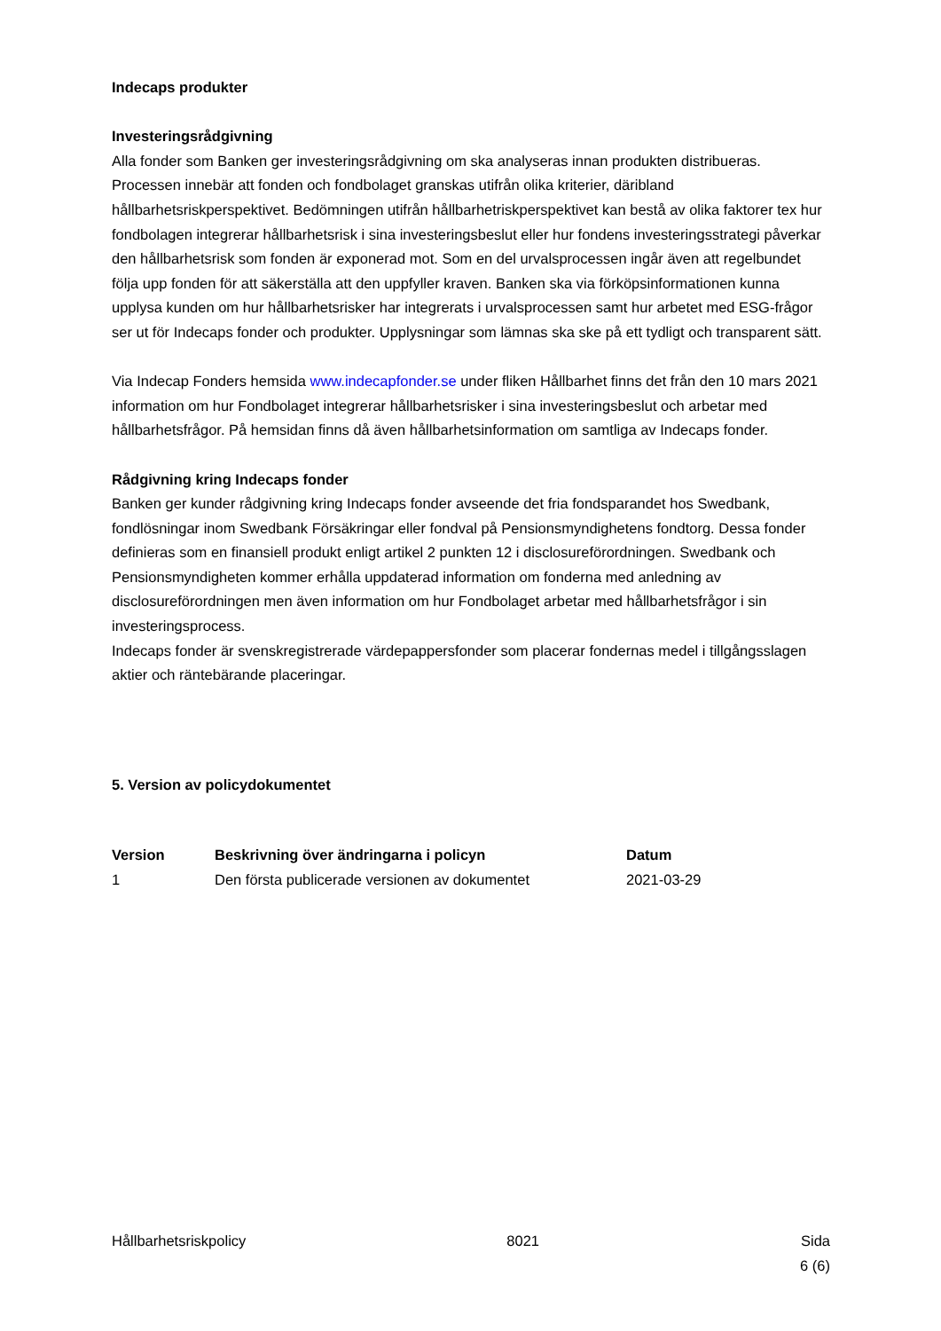Indecaps produkter
Investeringsrådgivning
Alla fonder som Banken ger investeringsrådgivning om ska analyseras innan produkten distribueras. Processen innebär att fonden och fondbolaget granskas utifrån olika kriterier, däribland hållbarhetsriskperspektivet. Bedömningen utifrån hållbarhetriskperspektivet kan bestå av olika faktorer tex hur fondbolagen integrerar hållbarhetsrisk i sina investeringsbeslut eller hur fondens investeringsstrategi påverkar den hållbarhetsrisk som fonden är exponerad mot. Som en del urvalsprocessen ingår även att regelbundet följa upp fonden för att säkerställa att den uppfyller kraven. Banken ska via förköpsinformationen kunna upplysa kunden om hur hållbarhetsrisker har integrerats i urvalsprocessen samt hur arbetet med ESG-frågor ser ut för Indecaps fonder och produkter. Upplysningar som lämnas ska ske på ett tydligt och transparent sätt.
Via Indecap Fonders hemsida www.indecapfonder.se under fliken Hållbarhet finns det från den 10 mars 2021 information om hur Fondbolaget integrerar hållbarhetsrisker i sina investeringsbeslut och arbetar med hållbarhetsfrågor. På hemsidan finns då även hållbarhetsinformation om samtliga av Indecaps fonder.
Rådgivning kring Indecaps fonder
Banken ger kunder rådgivning kring Indecaps fonder avseende det fria fondsparandet hos Swedbank, fondlösningar inom Swedbank Försäkringar eller fondval på Pensionsmyndighetens fondtorg. Dessa fonder definieras som en finansiell produkt enligt artikel 2 punkten 12 i disclosureförordningen. Swedbank och Pensionsmyndigheten kommer erhålla uppdaterad information om fonderna med anledning av disclosureförordningen men även information om hur Fondbolaget arbetar med hållbarhetsfrågor i sin investeringsprocess.
Indecaps fonder är svenskregistrerade värdepappersfonder som placerar fondernas medel i tillgångsslagen aktier och räntebärande placeringar.
5. Version av policydokumentet
| Version | Beskrivning över ändringarna i policyn | Datum |
| --- | --- | --- |
| 1 | Den första publicerade versionen av dokumentet | 2021-03-29 |
Hållbarhetsriskpolicy 8021 Sida
6 (6)